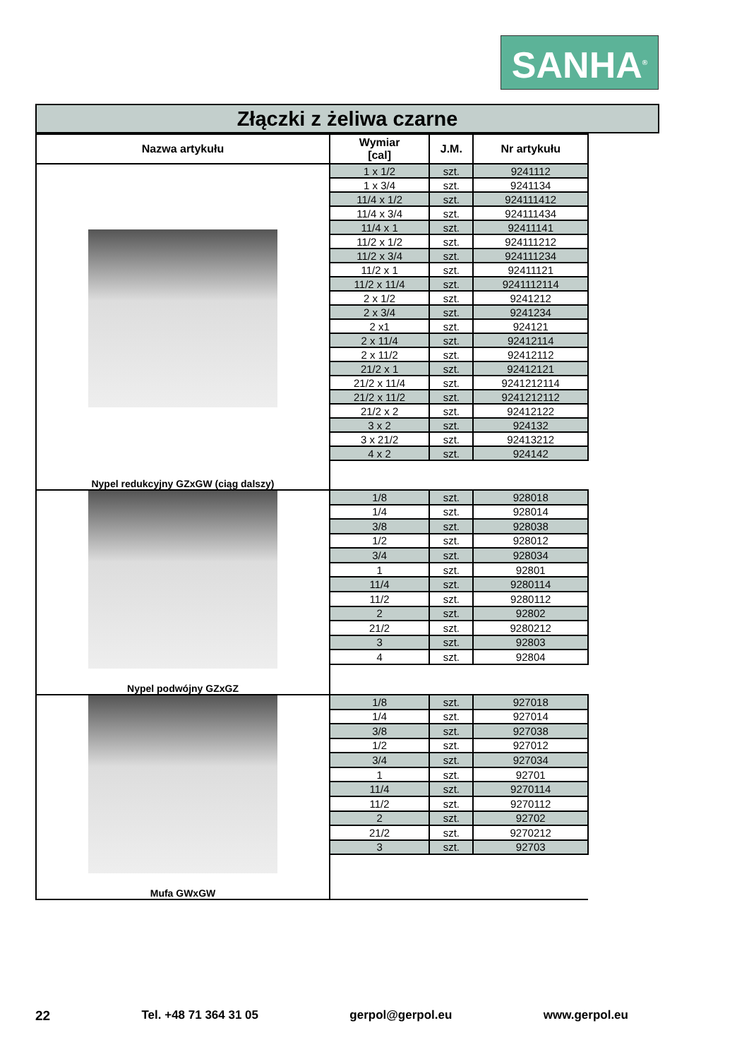SANHA<sup>®</sup>
Złączki z żeliwa czarne
| Nazwa artykułu | Wymiar [cal] | J.M. | Nr artykułu |
| --- | --- | --- | --- |
| Nypel redukcyjny GZxGW (ciąg dalszy) | 1 x 1/2 | szt. | 9241112 |
| | 1 x 3/4 | szt. | 9241134 |
| | 11/4 x 1/2 | szt. | 924111412 |
| | 11/4 x 3/4 | szt. | 924111434 |
| | 11/4 x 1 | szt. | 92411141 |
| | 11/2 x 1/2 | szt. | 924111212 |
| | 11/2 x 3/4 | szt. | 924111234 |
| | 11/2 x 1 | szt. | 92411121 |
| | 11/2 x 11/4 | szt. | 9241112114 |
| | 2 x 1/2 | szt. | 9241212 |
| | 2 x 3/4 | szt. | 9241234 |
| | 2 x1 | szt. | 924121 |
| | 2 x 11/4 | szt. | 92412114 |
| | 2 x 11/2 | szt. | 92412112 |
| | 21/2 x 1 | szt. | 92412121 |
| | 21/2 x 11/4 | szt. | 9241212114 |
| | 21/2 x 11/2 | szt. | 9241212112 |
| | 21/2 x 2 | szt. | 92412122 |
| | 3 x 2 | szt. | 924132 |
| | 3 x 21/2 | szt. | 92413212 |
| | 4 x 2 | szt. | 924142 |
| Nypel podwójny GZxGZ | 1/8 | szt. | 928018 |
| | 1/4 | szt. | 928014 |
| | 3/8 | szt. | 928038 |
| | 1/2 | szt. | 928012 |
| | 3/4 | szt. | 928034 |
| | 1 | szt. | 92801 |
| | 11/4 | szt. | 9280114 |
| | 11/2 | szt. | 9280112 |
| | 2 | szt. | 92802 |
| | 21/2 | szt. | 9280212 |
| | 3 | szt. | 92803 |
| | 4 | szt. | 92804 |
| Mufa GWxGW | 1/8 | szt. | 927018 |
| | 1/4 | szt. | 927014 |
| | 3/8 | szt. | 927038 |
| | 1/2 | szt. | 927012 |
| | 3/4 | szt. | 927034 |
| | 1 | szt. | 92701 |
| | 11/4 | szt. | 9270114 |
| | 11/2 | szt. | 9270112 |
| | 2 | szt. | 92702 |
| | 21/2 | szt. | 9270212 |
| | 3 | szt. | 92703 |
22 Tel. +48 71 364 31 05 gerpol@gerpol.eu www.gerpol.eu